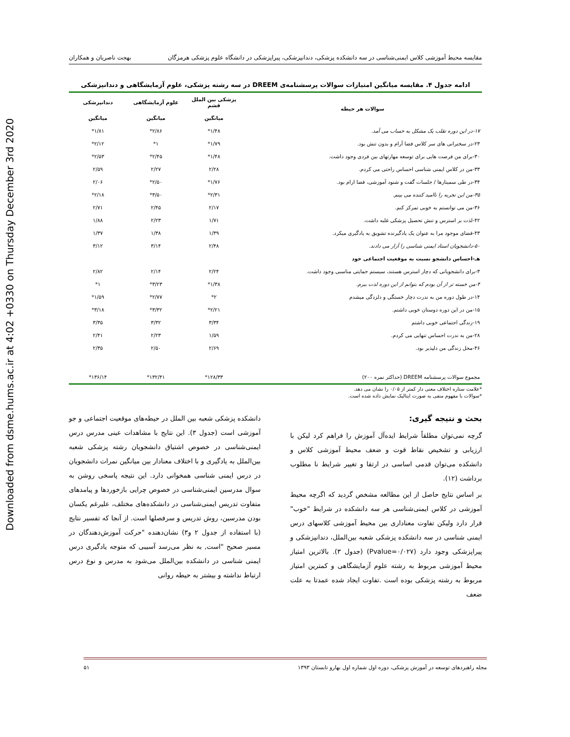Downloaded from dsme.hums.ac.ir at 4:02 +0330 on Thursday December 3rd 2020
مقایسه محیط آموزشی کلاس ایمنی‌شناسی در سه دانشکده پزشکی، دندانپزشکی، پیراپزشکی در دانشگاه علوم پزشکی هرمزگان بهجت ناصریان و همکاران
ادامه جدول ۴. مقایسه میانگین امتیازات سوالات پرسشنامه‌ی DREEM در سه رشته پزشکی، علوم آزمایشگاهی و دندانپزشکی
| سوالات هر حیطه | پزشکی بین الملل قشم | علوم آزمایشگاهی | دندانپزشکی |
| --- | --- | --- | --- |
| | میانگین | میانگین | میانگین |
| ۱۷-در این دوره تقلب یک مشکل به حساب می آمد. | ۱/۴۸* | ۲/۸۶* | ۱/۸۱* |
| ۲۳-در سخنرانی های سر کلاس فضا آرام و بدون تنش بود. | ۱/۷۹* | ۱* | ۲/۱۲* |
| ۳۰-برای من فرصت هایی برای توسعه مهارتهای بین فردی وجود داشت. | ۱/۴۸* | ۲/۴۵* | ۲/۵۳* |
| ۳۳-من در کلاس ایمنی شناسی احساس راحتی می کردم. | ۲/۲۸ | ۲/۲۷ | ۲/۵۹ |
| ۳۴-در طی سمینارها / جلسات گفت و شنود آموزشی، فضا ارام بود. | ۱/۷۶* | ۲/۵۰* | ۲/۰۶ |
| ۳۵-من این تجربه را ناامید کننده می بینم. | ۲/۳۱* | ۳/۵۰* | ۲/۱۸* |
| ۳۶-من می توانستم به خوبی تمرکز کنم. | ۲/۱۷ | ۲/۴۵ | ۲/۷۱ |
| ۴۲-لذت بر استرس و تنش تحصیل پزشکی غلبه داشت. | ۱/۷۱ | ۲/۲۳ | ۱/۸۸ |
| ۴۳-فضای موجود مرا به عنوان یک یادگیرنده تشویق به یادگیری میکرد. | ۱/۳۹ | ۱/۳۸ | ۱/۳۷ |
| ۵۰-دانشجویان استاد ایمنی شناسی را آزار می دادند. | ۲/۴۸ | ۳/۱۴ | ۳/۱۲ |
| هـ-احساس دانشجو نسبت به موقعیت اجتماعی خود | | | |
| ۳-برای دانشجویانی که دچار استرس هستند، سیستم حمایتی مناسبی وجود داشت. | ۲/۲۴ | ۲/۱۴ | ۲/۸۲ |
| ۴-من خسته تر از آن بودم که بتوانم از این دوره لذت ببرم. | ۱/۳۸* | ۳/۲۳* | ۱* |
| ۱۴-در طول دوره من به ندرت دچار خستگی و دلزدگی میشدم | ۲* | ۲/۷۷* | ۱/۵۹* |
| ۱۵-من در این دوره دوستان خوبی داشتم. | ۲/۲۱* | ۳/۳۲* | ۳/۱۸* |
| ۱۹-زندگی اجتماعی خوبی داشتم | ۳/۳۴ | ۳/۳۲ | ۳/۳۵ |
| ۲۸-من به ندرت احساس تنهایی می کردم. | ۱/۵۹ | ۲/۲۳ | ۲/۴۱ |
| ۴۶-محل زندگی من دلپذیر بود. | ۲/۶۹ | ۲/۵۰ | ۲/۳۵ |
| مجموع سوالات پرسشنامه DREEM (حداکثر نمره ۲۰۰) | ۱۲۸/۳۳* | ۱۳۲/۴۱* | ۱۳۶/۱۴* |
*علامت ستاره اختلاف معنی دار کمتر از ۰/۰۵ را نشان می دهد.
*سوالات با مفهوم منفی به صورت ایتالیک نمایش داده شده است.
بحث و نتیجه گیری:
گرچه نمی‌توان مطلقاً شرایط ایده‌آل آموزش را فراهم کرد لیکن با ارزیابی و تشخیص نقاط قوت و ضعف محیط آموزشی کلاس و دانشکده می‌توان قدمی اساسی در ارتقا و تغییر شرایط نا مطلوب برداشت (۱۲).
بر اساس نتایج حاصل از این مطالعه مشخص گردید که اگرچه محیط آموزشی در کلاس ایمنی‌شناسی هر سه دانشکده در شرایط "خوب" قرار دارد ولیکن تفاوت معناداری بین محیط آموزشی کلاسهای درس ایمنی شناسی در سه دانشکده پزشکی شعبه بین‌الملل، دندانپزشکی و پیراپزشکی وجود دارد (Pvalue=۰/۰۲۷) (جدول ۳). بالاترین امتیاز محیط آموزشی مربوط به رشته علوم آزمایشگاهی و کمترین امتیاز مربوط به رشته پزشکی بوده است .تفاوت ایجاد شده عمدتا به علت ضعف
دانشکده پزشکی شعبه بین الملل در حیطه‌های موقعیت اجتماعی و جو آموزشی است (جدول ۳). این نتایج با مشاهدات عینی مدرس درس ایمنی‌شناسی در خصوص اشتیاق دانشجویان رشته پزشکی شعبه بین‌الملل به یادگیری و با اختلاف معنادار بین میانگین نمرات دانشجویان در درس ایمنی شناسی همخوانی دارد. این نتیجه پاسخی روشن به سوال مدرسین ایمنی‌شناسی در خصوص چرایی بازخوردها و پیامدهای متفاوت تدریس ایمنی‌شناسی در دانشکده‌های مختلف، علیرغم یکسان بودن مدرسین، روش تدریس و سرفصلها است. از آنجا که تفسیر نتایج (با استفاده از جدول ۲ و۳) نشان‌دهنده "حرکت آموزش‌دهندگان در مسیر صحیح "است, به نظر می‌رسد آسیبی که متوجه یادگیری درس ایمنی شناسی در دانشکده بین‌الملل می‌شود به مدرس و نوع درس ارتباط نداشته و بیشتر به حیطه روانی
مجله راهبردهای توسعه در آموزش پزشکی، دوره اول شماره اول بهارو تابستان ۱۳۹۳ ۵۱